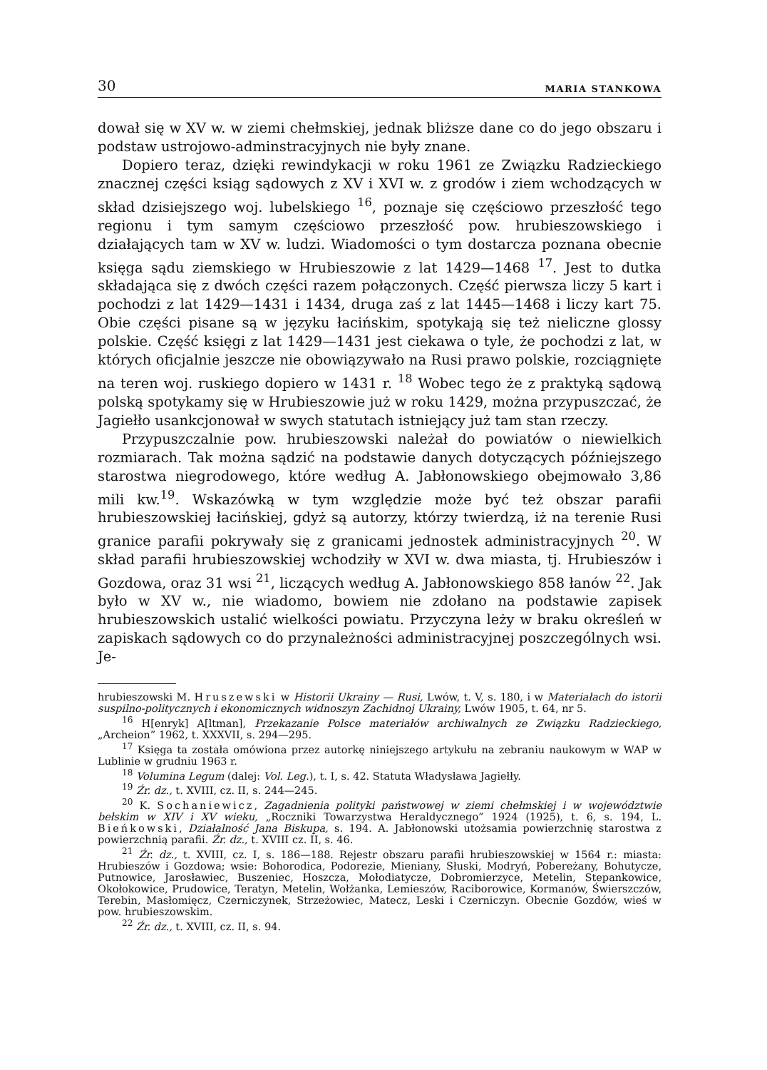30 MARIA STANKOWA
dował się w XV w. w ziemi chełmskiej, jednak bliższe dane co do jego obszaru i podstaw ustrojowo-adminstracyjnych nie były znane.
Dopiero teraz, dzięki rewindykacji w roku 1961 ze Związku Radzieckiego znacznej części ksiąg sądowych z XV i XVI w. z grodów i ziem wchodzących w skład dzisiejszego woj. lubelskiego <sup>16</sup>, poznaje się częściowo przeszłość tego regionu i tym samym częściowo przeszłość pow. hrubieszowskiego i działających tam w XV w. ludzi. Wiadomości o tym dostarcza poznana obecnie księga sądu ziemskiego w Hrubieszowie z lat 1429—1468 <sup>17</sup>. Jest to dutka składająca się z dwóch części razem połączonych. Część pierwsza liczy 5 kart i pochodzi z lat 1429—1431 i 1434, druga zaś z lat 1445—1468 i liczy kart 75. Obie części pisane są w języku łacińskim, spotykają się też nieliczne glossy polskie. Część księgi z lat 1429—1431 jest ciekawa o tyle, że pochodzi z lat, w których oficjalnie jeszcze nie obowiązywało na Rusi prawo polskie, rozciągnięte na teren woj. ruskiego dopiero w 1431 r. <sup>18</sup> Wobec tego że z praktyką sądową polską spotykamy się w Hrubieszowie już w roku 1429, można przypuszczać, że Jagiełło usankcjonował w swych statutach istniejący już tam stan rzeczy.
Przypuszczalnie pow. hrubieszowski należał do powiatów o niewielkich rozmiarach. Tak można sądzić na podstawie danych dotyczących późniejszego starostwa niegrodowego, które według A. Jabłonowskiego obejmowało 3,86 mili kw.<sup>19</sup>. Wskazówką w tym względzie może być też obszar parafii hrubieszowskiej łacińskiej, gdyż są autorzy, którzy twierdzą, iż na terenie Rusi granice parafii pokrywały się z granicami jednostek administracyjnych <sup>20</sup>. W skład parafii hrubieszowskiej wchodziły w XVI w. dwa miasta, tj. Hrubieszów i Gozdowa, oraz 31 wsi <sup>21</sup>, liczących według A. Jabłonowskiego 858 łanów <sup>22</sup>. Jak było w XV w., nie wiadomo, bowiem nie zdołano na podstawie zapisek hrubieszowskich ustalić wielkości powiatu. Przyczyna leży w braku określeń w zapiskach sądowych co do przynależności administracyjnej poszczególnych wsi. Je-
hrubieszowski M. Hruszewski w Historii Ukrainy — Rusi, Lwów, t. V, s. 180, i w Materiałach do istorii suspilno-politycznych i ekonomicznych widnoszyn Zachidnoj Ukrainy, Lwów 1905, t. 64, nr 5.
<sup>16</sup> H[enryk] A[ltman], Przekazanie Polsce materiałów archiwalnych ze Związku Radzieckiego, „Archeion” 1962, t. XXXVII, s. 294—295.
<sup>17</sup> Księga ta została omówiona przez autorkę niniejszego artykułu na zebraniu naukowym w WAP w Lublinie w grudniu 1963 r.
<sup>18</sup> Volumina Legum (dalej: Vol. Leg.), t. I, s. 42. Statuta Władysława Jagiełły.
<sup>19</sup> Źr. dz., t. XVIII, cz. II, s. 244—245.
<sup>20</sup> K. Sochaniewicz, Zagadnienia polityki państwowej w ziemi chełmskiej i w województwie bełskim w XIV i XV wieku, „Roczniki Towarzystwa Heraldycznego” 1924 (1925), t. 6, s. 194, L. Bieńkowski, Działalność Jana Biskupa, s. 194. A. Jabłonowski utożsamia powierzchnię starostwa z powierzchnią parafii. Źr. dz., t. XVIII cz. II, s. 46.
<sup>21</sup> Źr. dz., t. XVIII, cz. I, s. 186—188. Rejestr obszaru parafii hrubieszowskiej w 1564 r.: miasta: Hrubieszów i Gozdowa; wsie: Bohorodica, Podorezie, Mieniany, Słuski, Modryń, Pobereżany, Bohutycze, Putnowice, Jarosławiec, Buszeniec, Hoszcza, Mołodiatycze, Dobromierzyce, Metelin, Stepankowice, Okołokowice, Prudowice, Teratyn, Metelin, Wołżanka, Lemieszów, Raciborowice, Kormanów, Świerszczów, Terebin, Masłomięcz, Czerniczynek, Strzeżowiec, Matecz, Leski i Czerniczyn. Obecnie Gozdów, wieś w pow. hrubieszowskim.
<sup>22</sup> Źr. dz., t. XVIII, cz. II, s. 94.